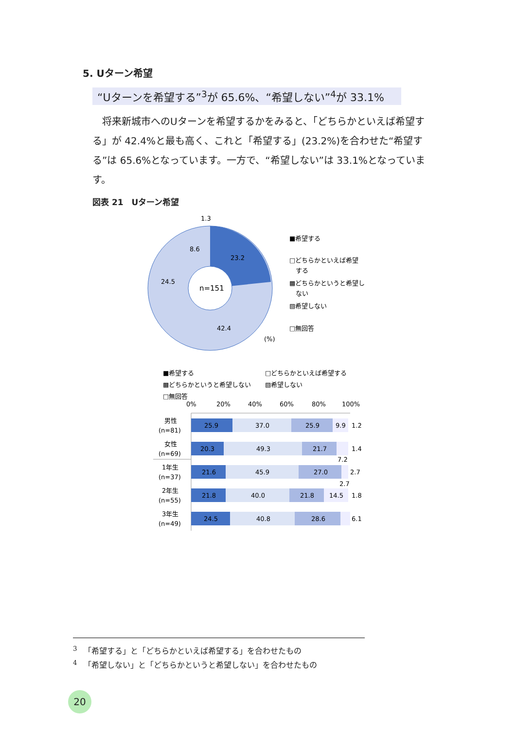5. Uターン希望
“Uターンを希望する”<sup>3</sup>が 65.6%、“希望しない”<sup>4</sup>が 33.1%
　将来新城市へのUターンを希望するかをみると、「どちらかといえば希望する」が 42.4%と最も高く、これと「希望する」(23.2%)を合わせた“希望する”は 65.6%となっています。一方で、“希望しない”は 33.1%となっています。
図表 21　Uターン希望
n=151
23.2
42.4
24.5
8.6
1.3
(%)
■希望する
□どちらかといえば希望
する
▩どちらかというと希望し
ない
▧希望しない
□無回答
■希望する
□どちらかといえば希望する
▩どちらかというと希望しない
▧希望しない
□無回答
0%
20%
40%
60%
80%
100%
25.9
37.0
25.9
9.9
1.2
20.3
49.3
21.7
1.4
7.2
21.6
45.9
27.0
2.7
2.7
21.8
40.0
21.8
14.5
1.8
24.5
40.8
28.6
6.1
男性
(n=81)
女性
(n=69)
1年生
(n=37)
2年生
(n=55)
3年生
(n=49)
<sup>3</sup> 　「希望する」と「どちらかといえば希望する」を合わせたもの
<sup>4</sup> 　「希望しない」と「どちらかというと希望しない」を合わせたもの
20